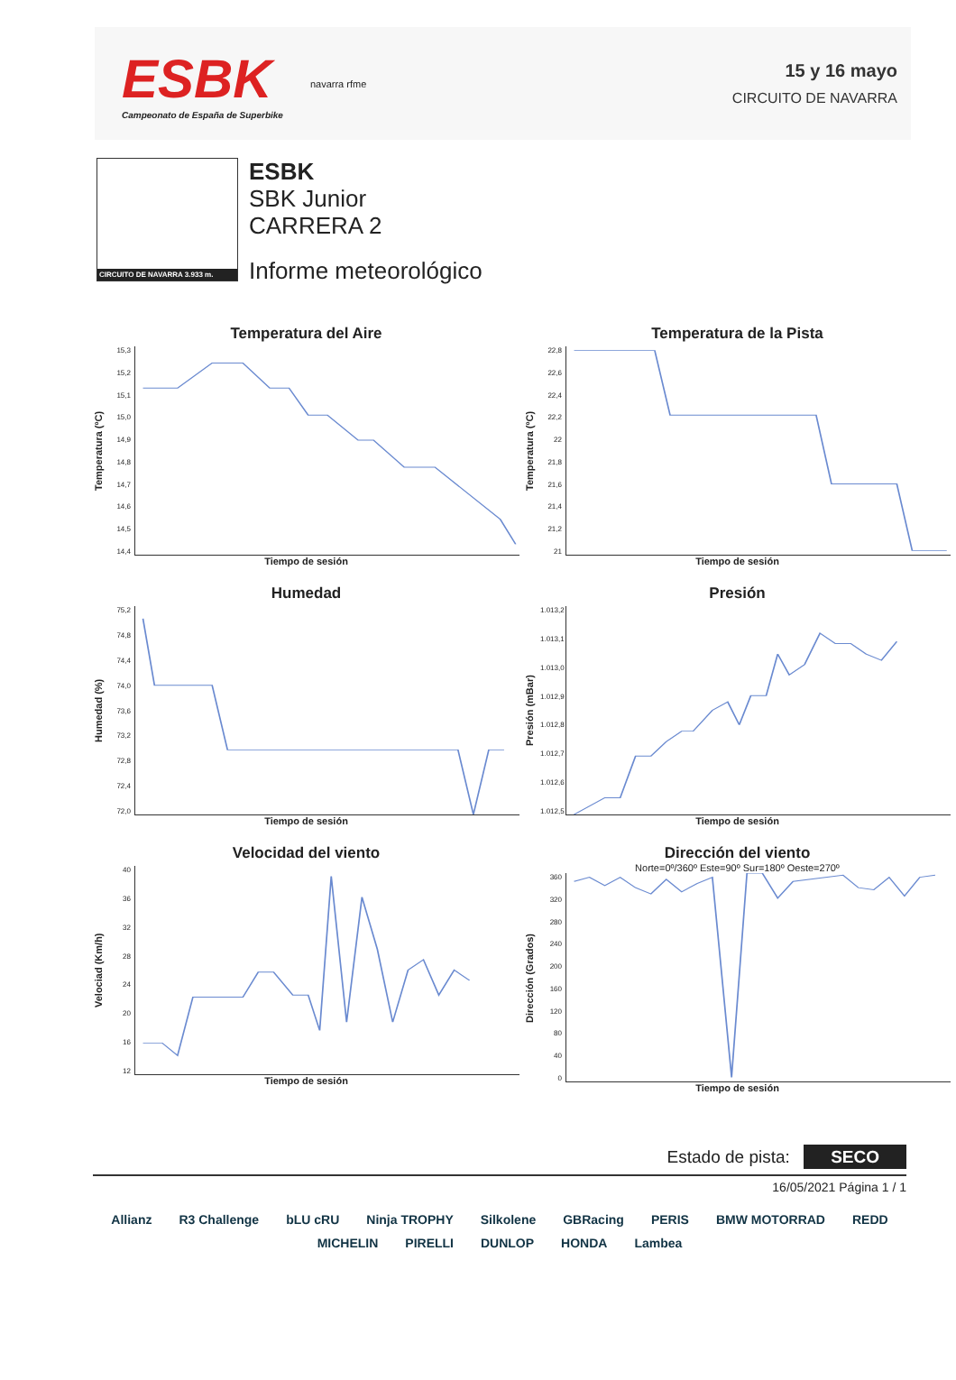ESBK
Campeonato de España de Superbike
navarra rfme
15 y 16 mayo
CIRCUITO DE NAVARRA
CIRCUITO DE NAVARRA 3.933 m.
ESBK
SBK Junior
CARRERA 2
Informe meteorológico
Temperatura del Aire
Temperatura (ºC)
15,3
15,2
15,1
15,0
14,9
14,8
14,7
14,6
14,5
14,4
Tiempo de sesión
Temperatura de la Pista
Temperatura (ºC)
22,8
22,6
22,4
22,2
22
21,8
21,6
21,4
21,2
21
Tiempo de sesión
Humedad
Humedad (%)
75,2
74,8
74,4
74,0
73,6
73,2
72,8
72,4
72,0
Tiempo de sesión
Presión
Presión (mBar)
1.013,2
1.013,1
1.013,0
1.012,9
1.012,8
1.012,7
1.012,6
1.012,5
Tiempo de sesión
Velocidad del viento
Velociad (Km/h)
40
36
32
28
24
20
16
12
Tiempo de sesión
Dirección del viento
Norte=0º/360º Este=90º Sur=180º Oeste=270º
Dirección (Grados)
360
320
280
240
200
160
120
80
40
0
Tiempo de sesión
Estado de pista: SECO
16/05/2021 Página 1 / 1
Allianz R3 Challenge bLU cRU Ninja TROPHY Silkolene GBRacing PERIS BMW MOTORRAD REDD MICHELIN PIRELLI DUNLOP HONDA Lambea